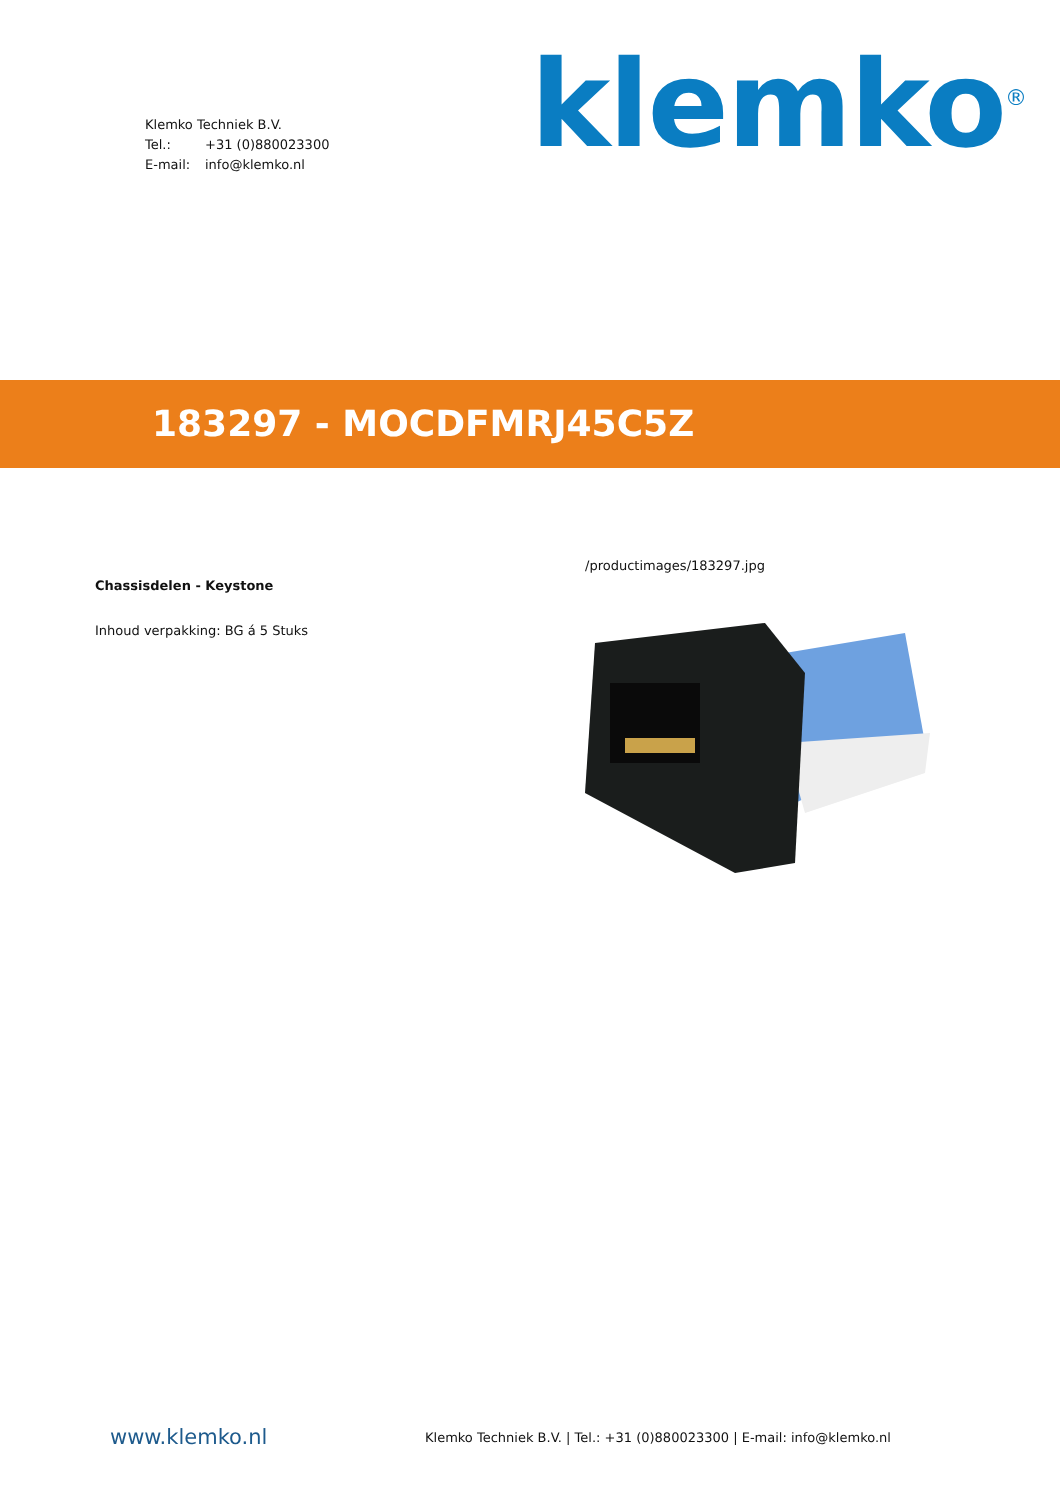Klemko Techniek B.V.
Tel.: +31 (0)880023300
E-mail: info@klemko.nl
klemko<sup>®</sup>
183297 - MOCDFMRJ45C5Z
Chassisdelen - Keystone
Inhoud verpakking: BG á 5 Stuks
/productimages/183297.jpg
www.klemko.nl
Klemko Techniek B.V. | Tel.: +31 (0)880023300 | E-mail: info@klemko.nl